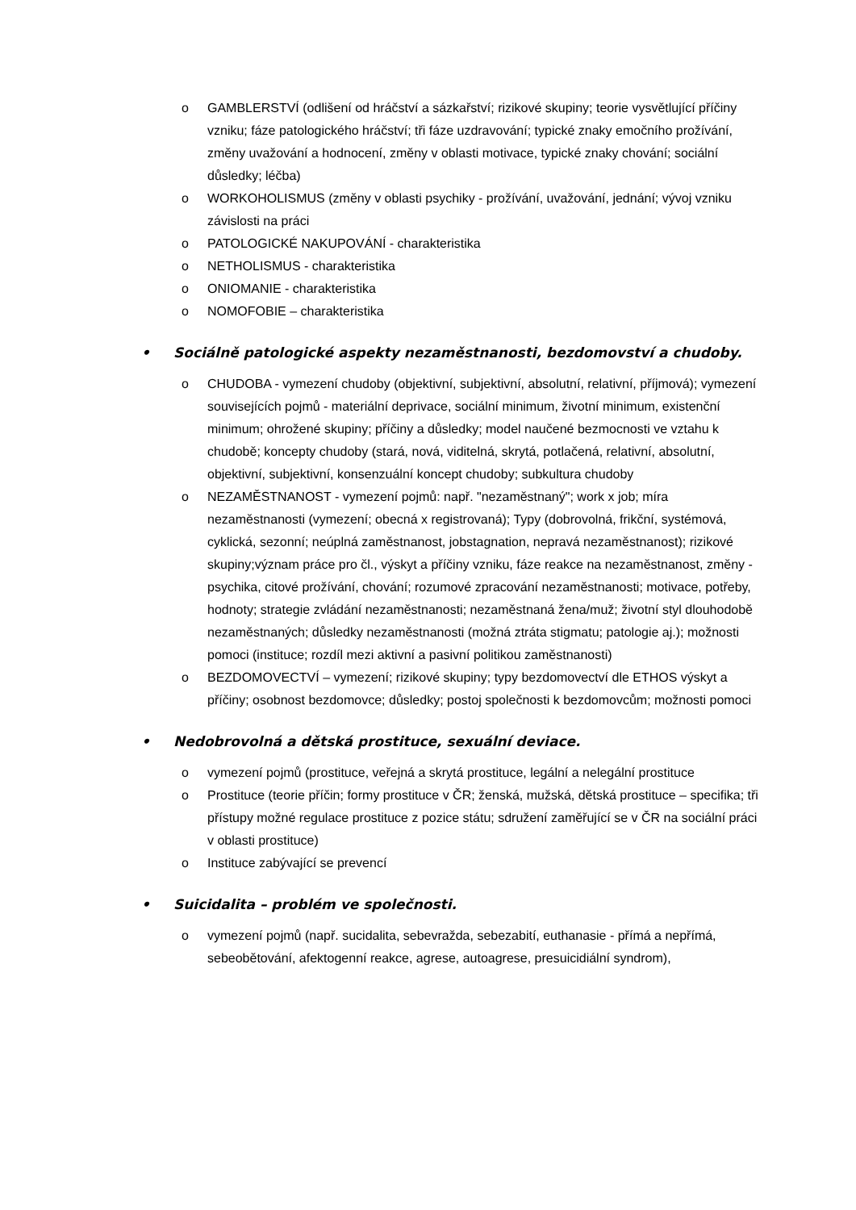o GAMBLERSTVÍ (odlišení od hráčství a sázkařství; rizikové skupiny; teorie vysvětlující příčiny vzniku; fáze patologického hráčství; tři fáze uzdravování; typické znaky emočního prožívání, změny uvažování a hodnocení, změny v oblasti motivace, typické znaky chování; sociální důsledky; léčba)
o WORKOHOLISMUS (změny v oblasti psychiky - prožívání, uvažování, jednání; vývoj vzniku závislosti na práci
o PATOLOGICKÉ NAKUPOVÁNÍ - charakteristika
o NETHOLISMUS - charakteristika
o ONIOMANIE - charakteristika
o NOMOFOBIE – charakteristika
• Sociálně patologické aspekty nezaměstnanosti, bezdomovství a chudoby.
o CHUDOBA - vymezení chudoby (objektivní, subjektivní, absolutní, relativní, příjmová); vymezení souvisejících pojmů - materiální deprivace, sociální minimum, životní minimum, existenční minimum; ohrožené skupiny; příčiny a důsledky; model naučené bezmocnosti ve vztahu k chudobě; koncepty chudoby (stará, nová, viditelná, skrytá, potlačená, relativní, absolutní, objektivní, subjektivní, konsenzuální koncept chudoby; subkultura chudoby
o NEZAMĚSTNANOST - vymezení pojmů: např. "nezaměstnaný"; work x job; míra nezaměstnanosti (vymezení; obecná x registrovaná); Typy (dobrovolná, frikční, systémová, cyklická, sezonní; neúplná zaměstnanost, jobstagnation, nepravá nezaměstnanost); rizikové skupiny;význam práce pro čl., výskyt a příčiny vzniku, fáze reakce na nezaměstnanost, změny - psychika, citové prožívání, chování; rozumové zpracování nezaměstnanosti; motivace, potřeby, hodnoty; strategie zvládání nezaměstnanosti; nezaměstnaná žena/muž; životní styl dlouhodobě nezaměstnaných; důsledky nezaměstnanosti (možná ztráta stigmatu; patologie aj.); možnosti pomoci (instituce; rozdíl mezi aktivní a pasivní politikou zaměstnanosti)
o BEZDOMOVECTVÍ – vymezení; rizikové skupiny; typy bezdomovectví dle ETHOS výskyt a příčiny; osobnost bezdomovce; důsledky; postoj společnosti k bezdomovcům; možnosti pomoci
• Nedobrovolná a dětská prostituce, sexuální deviace.
o vymezení pojmů (prostituce, veřejná a skrytá prostituce, legální a nelegální prostituce
o Prostituce (teorie příčin; formy prostituce v ČR; ženská, mužská, dětská prostituce – specifika; tři přístupy možné regulace prostituce z pozice státu; sdružení zaměřující se v ČR na sociální práci v oblasti prostituce)
o Instituce zabývající se prevencí
• Suicidalita – problém ve společnosti.
o vymezení pojmů (např. sucidalita, sebevražda, sebezabití, euthanasie - přímá a nepřímá, sebeobětování, afektogenní reakce, agrese, autoagrese, presuicidiální syndrom),